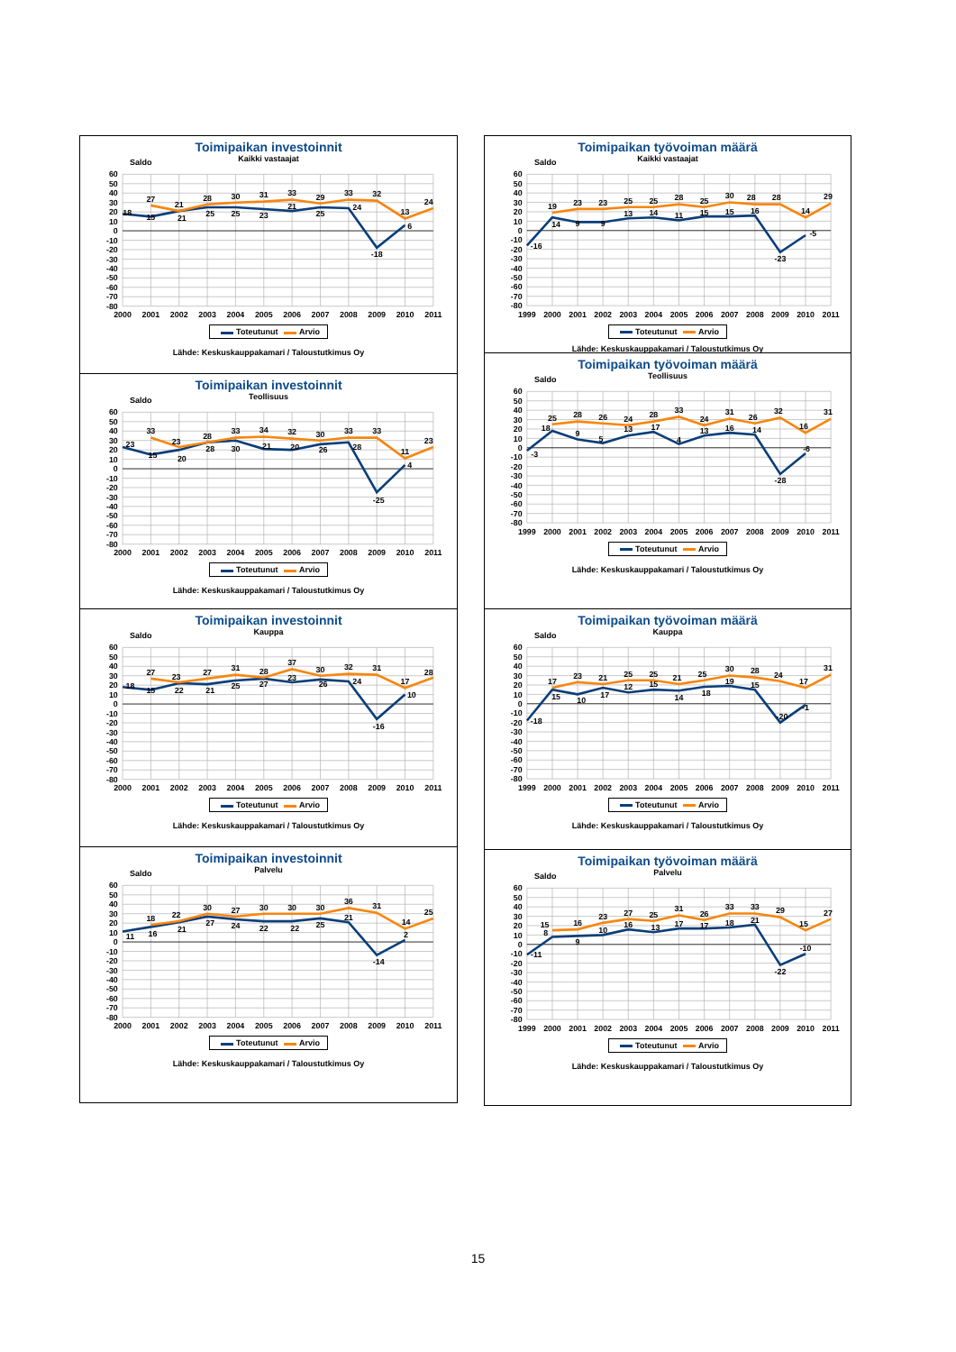Toimipaikan investoinnit
Kaikki vastaajat
Saldo
60
50
40
30
20
10
0
-10
-20
-30
-40
-50
-60
-70
-80
2000
2001
2002
2003
2004
2005
2006
2007
2008
2009
2010
2011
18
27
15
21
21
28
25
30
25
31
23
33
21
29
25
33
24
32
-18
13
6
24
Toteutunut Arvio
Lähde: Keskuskauppakamari / Taloustutkimus Oy
Toimipaikan investoinnit
Teollisuus
Saldo
60
50
40
30
20
10
0
-10
-20
-30
-40
-50
-60
-70
-80
2000
2001
2002
2003
2004
2005
2006
2007
2008
2009
2010
2011
23
33
15
23
20
28
28
33
30
34
21
32
20
30
26
33
28
33
-25
11
4
23
Toteutunut Arvio
Lähde: Keskuskauppakamari / Taloustutkimus Oy
Toimipaikan investoinnit
Kauppa
Saldo
60
50
40
30
20
10
0
-10
-20
-30
-40
-50
-60
-70
-80
2000
2001
2002
2003
2004
2005
2006
2007
2008
2009
2010
2011
18
27
15
23
22
27
21
31
25
28
27
37
23
30
26
32
24
31
-16
17
10
28
Toteutunut Arvio
Lähde: Keskuskauppakamari / Taloustutkimus Oy
Toimipaikan investoinnit
Palvelu
Saldo
60
50
40
30
20
10
0
-10
-20
-30
-40
-50
-60
-70
-80
2000
2001
2002
2003
2004
2005
2006
2007
2008
2009
2010
2011
11
18
16
22
21
30
27
27
24
30
22
30
22
30
25
36
21
31
-14
14
2
25
Toteutunut Arvio
Lähde: Keskuskauppakamari / Taloustutkimus Oy
Toimipaikan työvoiman määrä
Kaikki vastaajat
Saldo
60
50
40
30
20
10
0
-10
-20
-30
-40
-50
-60
-70
-80
1999
2000
2001
2002
2003
2004
2005
2006
2007
2008
2009
2010
2011
-16
19
14
23
9
23
9
25
13
25
14
28
11
25
15
30
15
28
16
28
-23
14
-5
29
Toteutunut Arvio
Lähde: Keskuskauppakamari / Taloustutkimus Oy
Toimipaikan työvoiman määrä
Teollisuus
Saldo
60
50
40
30
20
10
0
-10
-20
-30
-40
-50
-60
-70
-80
1999
2000
2001
2002
2003
2004
2005
2006
2007
2008
2009
2010
2011
-3
25
18
28
9
26
5
24
13
28
17
33
4
24
13
31
16
26
14
32
-28
16
-6
31
Toteutunut Arvio
Lähde: Keskuskauppakamari / Taloustutkimus Oy
Toimipaikan työvoiman määrä
Kauppa
Saldo
60
50
40
30
20
10
0
-10
-20
-30
-40
-50
-60
-70
-80
1999
2000
2001
2002
2003
2004
2005
2006
2007
2008
2009
2010
2011
-18
17
15
23
10
21
17
25
12
25
15
21
14
25
18
30
19
28
15
24
-20
17
-1
31
Toteutunut Arvio
Lähde: Keskuskauppakamari / Taloustutkimus Oy
Toimipaikan työvoiman määrä
Palvelu
Saldo
60
50
40
30
20
10
0
-10
-20
-30
-40
-50
-60
-70
-80
1999
2000
2001
2002
2003
2004
2005
2006
2007
2008
2009
2010
2011
-11
15
8
16
9
23
10
27
16
25
13
31
17
26
17
33
18
33
21
29
-22
15
-10
27
Toteutunut Arvio
Lähde: Keskuskauppakamari / Taloustutkimus Oy
15